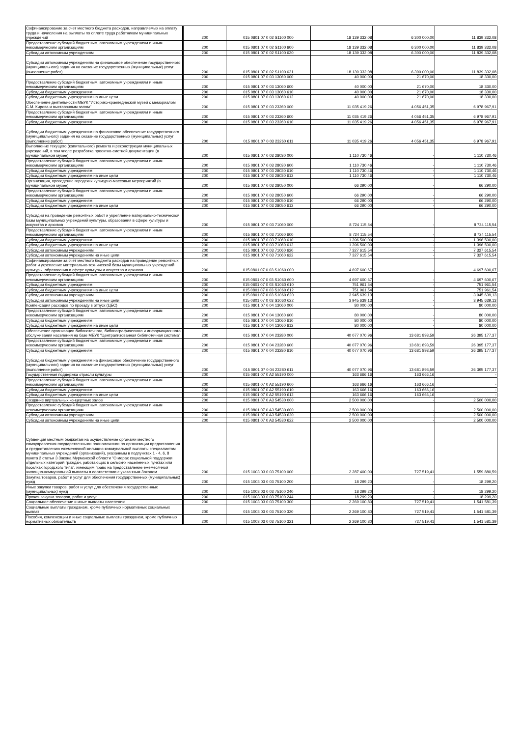| Софинансирование за счет местного бюджета расходов, направляемых на оплату труда и начисления на выплаты по оплате труда работникам муниципальных учреждений | 200 | 015 0801 07 0 02 S1100 000 | 18 139 332,08 | 6 300 000,00 | 11 839 332,08 |
| Предоставление субсидий бюджетным, автономным учреждениям и иным некоммерческим организациям | 200 | 015 0801 07 0 02 S1100 600 | 18 139 332,08 | 6 300 000,00 | 11 839 332,08 |
| Субсидии автономным учреждениям | 200 | 015 0801 07 0 02 S1100 620 | 18 139 332,08 | 6 300 000,00 | 11 839 332,08 |
| Субсидии автономным учреждениям на финансовое обеспечение государственного (муниципального) задания на оказание государственных (муниципальных) услуг (выполнение работ) | 200 | 015 0801 07 0 02 S1100 621 | 18 139 332,08 | 6 300 000,00 | 11 839 332,08 |
| | 200 | 015 0801 07 0 03 13060 000 | 40 000,00 | 21 670,00 | 18 330,00 |
| Предоставление субсидий бюджетным, автономным учреждениям и иным некоммерческим организациям | 200 | 015 0801 07 0 03 13060 600 | 40 000,00 | 21 670,00 | 18 330,00 |
| Субсидии бюджетным учреждениям | 200 | 015 0801 07 0 03 13060 610 | 40 000,00 | 21 670,00 | 18 330,00 |
| Субсидии бюджетным учреждениям на иные цели | 200 | 015 0801 07 0 03 13060 612 | 40 000,00 | 21 670,00 | 18 330,00 |
| Обеспечение деятельности МБУК "Историко-краеведческий музей с мемориалом С.М. Кирова и выставочным залом" | 200 | 015 0801 07 0 03 23260 000 | 11 035 419,26 | 4 056 451,35 | 6 978 967,91 |
| Предоставление субсидий бюджетным, автономным учреждениям и иным некоммерческим организациям | 200 | 015 0801 07 0 03 23260 600 | 11 035 419,26 | 4 056 451,35 | 6 978 967,91 |
| Субсидии бюджетным учреждениям | 200 | 015 0801 07 0 03 23260 610 | 11 035 419,26 | 4 056 451,35 | 6 978 967,91 |
| Субсидии бюджетным учреждениям на финансовое обеспечение государственного (муниципального) задания на оказание государственных (муниципальных) услуг (выполнение работ) | 200 | 015 0801 07 0 03 23260 611 | 11 035 419,26 | 4 056 451,35 | 6 978 967,91 |
| Выполнение текущего (капитального) ремонта и реконструкции муниципальных учреждений, в том числе разработка проектно-сметной документации (в муниципальном музее) | 200 | 015 0801 07 0 03 28030 000 | 1 110 730,46 | - | 1 110 730,46 |
| Предоставление субсидий бюджетным, автономным учреждениям и иным некоммерческим организациям | 200 | 015 0801 07 0 03 28030 600 | 1 110 730,46 | - | 1 110 730,46 |
| Субсидии бюджетным учреждениям | 200 | 015 0801 07 0 03 28030 610 | 1 110 730,46 | - | 1 110 730,46 |
| Субсидии бюджетным учреждениям на иные цели | 200 | 015 0801 07 0 03 28030 612 | 1 110 730,46 | - | 1 110 730,46 |
| Организация, проведение городских культурно-массовых мероприятий (в муниципальном музее) | 200 | 015 0801 07 0 03 28050 000 | 66 290,00 | - | 66 290,00 |
| Предоставление субсидий бюджетным, автономным учреждениям и иным некоммерческим организациям | 200 | 015 0801 07 0 03 28050 600 | 66 290,00 | - | 66 290,00 |
| Субсидии бюджетным учреждениям | 200 | 015 0801 07 0 03 28050 610 | 66 290,00 | - | 66 290,00 |
| Субсидии бюджетным учреждениям на иные цели | 200 | 015 0801 07 0 03 28050 612 | 66 290,00 | - | 66 290,00 |
| Субсидии на проведение ремонтных работ и укрепление материально-технической базы муниципальных учреждений культуры, образования в сфере культуры и искусства и архивов | 200 | 015 0801 07 0 03 71060 000 | 8 724 115,54 | - | 8 724 115,54 |
| Предоставление субсидий бюджетным, автономным учреждениям и иным некоммерческим организациям | 200 | 015 0801 07 0 03 71060 600 | 8 724 115,54 | - | 8 724 115,54 |
| Субсидии бюджетным учреждениям | 200 | 015 0801 07 0 03 71060 610 | 1 396 500,00 | - | 1 396 500,00 |
| Субсидии бюджетным учреждениям на иные цели | 200 | 015 0801 07 0 03 71060 612 | 1 396 500,00 | - | 1 396 500,00 |
| Субсидии автономным учреждениям | 200 | 015 0801 07 0 03 71060 620 | 7 327 615,54 | - | 7 327 615,54 |
| Субсидии автономным учреждениям на иные цели | 200 | 015 0801 07 0 03 71060 622 | 7 327 615,54 | - | 7 327 615,54 |
| Софинансирование за счет местного бюджета расходов на проведение ремонтных работ и укрепление материально-технической базы муниципальных учреждений культуры, образования в сфере культуры и искусства и архивов | 200 | 015 0801 07 0 03 S1060 000 | 4 697 600,67 | - | 4 697 600,67 |
| Предоставление субсидий бюджетным, автономным учреждениям и иным некоммерческим организациям | 200 | 015 0801 07 0 03 S1060 600 | 4 697 600,67 | - | 4 697 600,67 |
| Субсидии бюджетным учреждениям | 200 | 015 0801 07 0 03 S1060 610 | 751 961,54 | - | 751 961,54 |
| Субсидии бюджетным учреждениям на иные цели | 200 | 015 0801 07 0 03 S1060 612 | 751 961,54 | - | 751 961,54 |
| Субсидии автономным учреждениям | 200 | 015 0801 07 0 03 S1060 620 | 3 945 639,13 | - | 3 945 639,13 |
| Субсидии автономным учреждениям на иные цели | 200 | 015 0801 07 0 03 S1060 622 | 3 945 639,13 | - | 3 945 639,13 |
| Компенсация расходов по проезду в отпуск (ЦБС) | 200 | 015 0801 07 0 04 13060 000 | 80 000,00 | - | 80 000,00 |
| Предоставление субсидий бюджетным, автономным учреждениям и иным некоммерческим организациям | 200 | 015 0801 07 0 04 13060 600 | 80 000,00 | - | 80 000,00 |
| Субсидии бюджетным учреждениям | 200 | 015 0801 07 0 04 13060 610 | 80 000,00 | - | 80 000,00 |
| Субсидии бюджетным учреждениям на иные цели | 200 | 015 0801 07 0 04 13060 612 | 80 000,00 | - | 80 000,00 |
| Обеспечение организации библиотечного, библиографического и информационного обслуживания населения на базе МБУК "Централизованная библиотечная система" | 200 | 015 0801 07 0 04 23280 000 | 40 077 070,96 | 13 681 893,59 | 26 395 177,37 |
| Предоставление субсидий бюджетным, автономным учреждениям и иным некоммерческим организациям | 200 | 015 0801 07 0 04 23280 600 | 40 077 070,96 | 13 681 893,59 | 26 395 177,37 |
| Субсидии бюджетным учреждениям | 200 | 015 0801 07 0 04 23280 610 | 40 077 070,96 | 13 681 893,59 | 26 395 177,37 |
| Субсидии бюджетным учреждениям на финансовое обеспечение государственного (муниципального) задания на оказание государственных (муниципальных) услуг (выполнение работ) | 200 | 015 0801 07 0 04 23280 611 | 40 077 070,96 | 13 681 893,59 | 26 395 177,37 |
| Государственная поддержка отрасли культуры | 200 | 015 0801 07 0 A2 55190 000 | 163 666,16 | 163 666,16 | - |
| Предоставление субсидий бюджетным, автономным учреждениям и иным некоммерческим организациям | 200 | 015 0801 07 0 A2 55190 600 | 163 666,16 | 163 666,16 | - |
| Субсидии бюджетным учреждениям | 200 | 015 0801 07 0 A2 55190 610 | 163 666,16 | 163 666,16 | - |
| Субсидии бюджетным учреждениям на иные цели | 200 | 015 0801 07 0 A2 55190 612 | 163 666,16 | 163 666,16 | - |
| Создание виртуальных концертных залов | 200 | 015 0801 07 0 A3 54530 000 | 2 500 000,00 | - | 2 500 000,00 |
| Предоставление субсидий бюджетным, автономным учреждениям и иным некоммерческим организациям | 200 | 015 0801 07 0 A3 54530 600 | 2 500 000,00 | - | 2 500 000,00 |
| Субсидии автономным учреждениям | 200 | 015 0801 07 0 A3 54530 620 | 2 500 000,00 | - | 2 500 000,00 |
| Субсидии автономным учреждениям на иные цели | 200 | 015 0801 07 0 A3 54530 622 | 2 500 000,00 | - | 2 500 000,00 |
| Субвенция местным бюджетам на осуществление органами местного самоуправления государственными полномочиями по организации предоставления и предоставлению ежемесячной жилищно-коммунальной выплаты специалистам муниципальных учреждений (организаций), указанным в подпунктах 1 - 4, 6, 8 пункта 2 статьи 3 Закона Мурманской области "О мерах социальной поддержки отдельных категорий граждан, работающих в сельских населенных пунктах или поселках городского типа", имеющим право на предоставление ежемесячной жилищно-коммунальной выплаты в соответствии с указанным Законом | 200 | 015 1003 03 0 03 75100 000 | 2 287 400,00 | 727 519,41 | 1 559 880,59 |
| Закупка товаров, работ и услуг для обеспечения государственных (муниципальных) нужд | 200 | 015 1003 03 0 03 75100 200 | 18 299,20 | - | 18 299,20 |
| Иные закупки товаров, работ и услуг для обеспечения государственных (муниципальных) нужд | 200 | 015 1003 03 0 03 75100 240 | 18 299,20 | - | 18 299,20 |
| Прочая закупка товаров, работ и услуг | 200 | 015 1003 03 0 03 75100 244 | 18 299,20 | - | 18 299,20 |
| Социальное обеспечение и иные выплаты населению | 200 | 015 1003 03 0 03 75100 300 | 2 269 100,80 | 727 519,41 | 1 541 581,39 |
| Социальные выплаты гражданам, кроме публичных нормативных социальных выплат | 200 | 015 1003 03 0 03 75100 320 | 2 269 100,80 | 727 519,41 | 1 541 581,39 |
| Пособия, компенсации и иные социальные выплаты гражданам, кроме публичных нормативных обязательств | 200 | 015 1003 03 0 03 75100 321 | 2 269 100,80 | 727 519,41 | 1 541 581,39 |